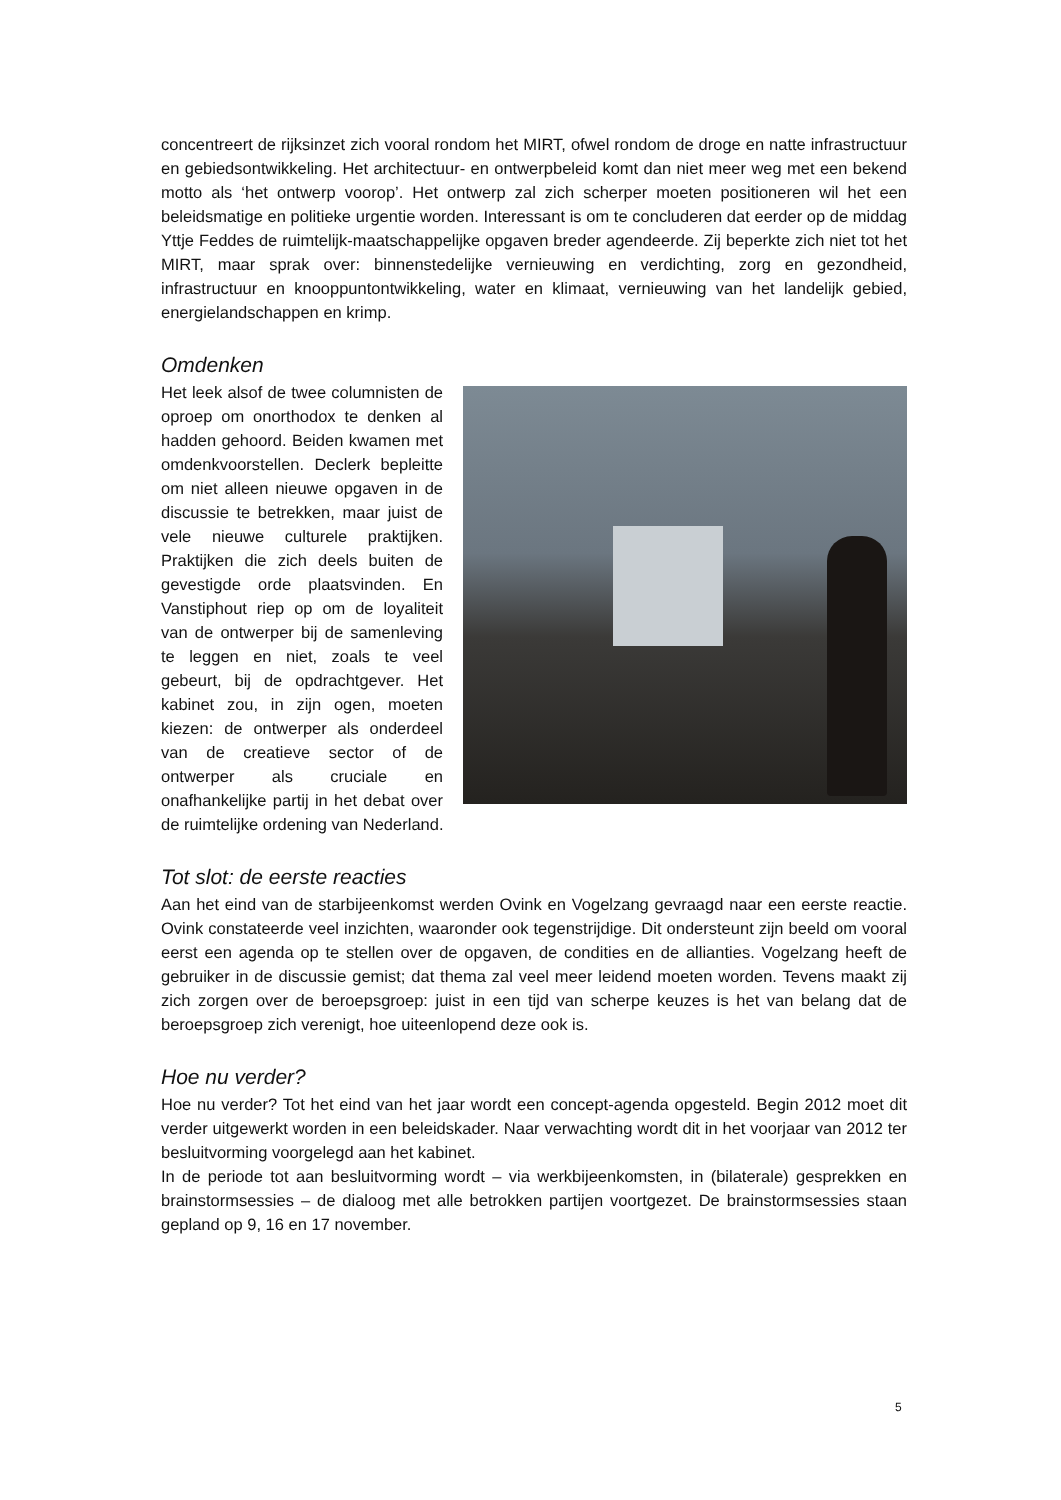concentreert de rijksinzet zich vooral rondom het MIRT, ofwel rondom de droge en natte infrastructuur en gebiedsontwikkeling. Het architectuur- en ontwerpbeleid komt dan niet meer weg met een bekend motto als ‘het ontwerp voorop’. Het ontwerp zal zich scherper moeten positioneren wil het een beleidsmatige en politieke urgentie worden. Interessant is om te concluderen dat eerder op de middag Yttje Feddes de ruimtelijk-maatschappelijke opgaven breder agendeerde. Zij beperkte zich niet tot het MIRT, maar sprak over: binnenstedelijke vernieuwing en verdichting, zorg en gezondheid, infrastructuur en knooppuntontwikkeling, water en klimaat, vernieuwing van het landelijk gebied, energielandschappen en krimp.
Omdenken
Het leek alsof de twee columnisten de oproep om onorthodox te denken al hadden gehoord. Beiden kwamen met omdenkvoorstellen. Declerk bepleitte om niet alleen nieuwe opgaven in de discussie te betrekken, maar juist de vele nieuwe culturele praktijken. Praktijken die zich deels buiten de gevestigde orde plaatsvinden. En Vanstiphout riep op om de loyaliteit van de ontwerper bij de samenleving te leggen en niet, zoals te veel gebeurt, bij de opdrachtgever. Het kabinet zou, in zijn ogen, moeten kiezen: de ontwerper als onderdeel van de creatieve sector of de ontwerper als cruciale en onafhankelijke partij in het debat over de ruimtelijke ordening van Nederland.
Tot slot: de eerste reacties
Aan het eind van de starbijeenkomst werden Ovink en Vogelzang gevraagd naar een eerste reactie. Ovink constateerde veel inzichten, waaronder ook tegenstrijdige. Dit ondersteunt zijn beeld om vooral eerst een agenda op te stellen over de opgaven, de condities en de allianties. Vogelzang heeft de gebruiker in de discussie gemist; dat thema zal veel meer leidend moeten worden. Tevens maakt zij zich zorgen over de beroepsgroep: juist in een tijd van scherpe keuzes is het van belang dat de beroepsgroep zich verenigt, hoe uiteenlopend deze ook is.
Hoe nu verder?
Hoe nu verder? Tot het eind van het jaar wordt een concept-agenda opgesteld. Begin 2012 moet dit verder uitgewerkt worden in een beleidskader. Naar verwachting wordt dit in het voorjaar van 2012 ter besluitvorming voorgelegd aan het kabinet.
In de periode tot aan besluitvorming wordt – via werkbijeenkomsten, in (bilaterale) gesprekken en brainstormsessies – de dialoog met alle betrokken partijen voortgezet. De brainstormsessies staan gepland op 9, 16 en 17 november.
5